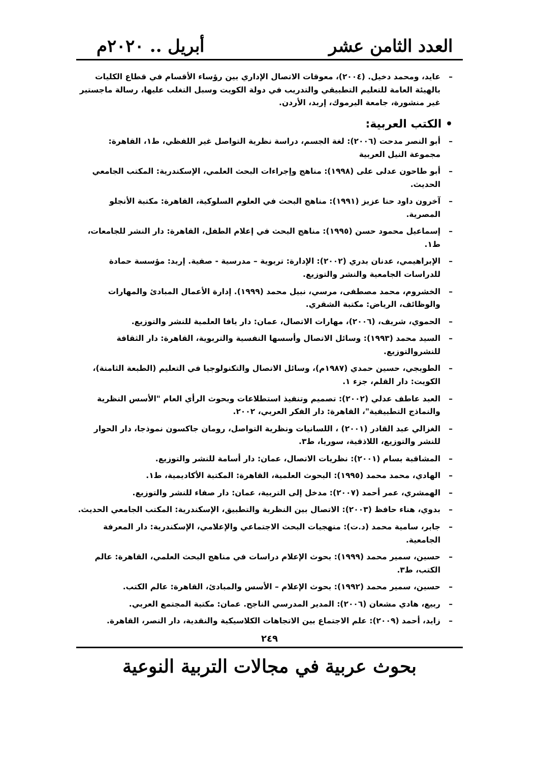العدد الثامن عشر
أبريل .. ٢٠٢٠م
– عايد، ومحمد دخيل. (٢٠٠٤)، معوقات الاتصال الإداري بين رؤساء الأقسام في قطاع الكليات بالهيئة العامة للتعليم التطبيقي والتدريب في دولة الكويت وسبل التغلب عليها، رسالة ماجستير غير منشورة، جامعة اليرموك، إربد، الأردن.
• الكتب العربية:
– أبو النصر مدحت (٢٠٠٦): لغة الجسم، دراسة نظرية التواصل غير اللفظي، ط١، القاهرة: مجموعة النيل العربية
– أبو طاحون عدلى على (١٩٩٨): مناهج وإجراءات البحث العلمي، الإسكندرية: المكتب الجامعي الحديث.
– آخرون داود حنا عزيز (١٩٩١): مناهج البحث في العلوم السلوكية، القاهرة: مكتبة الأنجلو المصرية.
– إسماعيل محمود حسن (١٩٩٥): مناهج البحث في إعلام الطفل، القاهرة: دار النشر للجامعات، ط١.
– الإبراهيمي، عدنان بدري (٢٠٠٢): الإدارة: تربوية – مدرسية - صفية. إربد: مؤسسة حمادة للدراسات الجامعية والنشر والتوزيع.
– الخشروم، محمد مصطفى، مرسي، نبيل محمد (١٩٩٩). إدارة الأعمال المبادئ والمهارات والوظائف، الرياض: مكتبة الشقري.
– الحموي، شريف، (٢٠٠٦)، مهارات الاتصال، عمان: دار يافا العلمية للنشر والتوزيع.
– السيد محمد (١٩٩٣): وسائل الاتصال وأسسها النفسية والتربوية، القاهرة: دار الثقافة للنشروالتوزيع.
– الطوبجي، حسين حمدي (١٩٨٧م)، وسائل الاتصال والتكنولوجيا في التعليم (الطبعة الثامنة)، الكويت: دار القلم، جزء ١.
– العبد عاطف عدلي (٢٠٠٢): تصميم وتنفيذ استطلاعات وبحوث الرأي العام "الأسس النظرية والنماذج التطبيقية"، القاهرة: دار الفكر العربي، ٢٠٠٢.
– الغزالي عبد القادر (٢٠٠١) ، اللسانيات ونظرية التواصل، رومان جاكسون نموذجا، دار الحوار للنشر والتوزيع، اللاذقية، سوريا، ط٣.
– المشاقبة بسام (٢٠٠١): نظريات الاتصال، عمان: دار أسامة للنشر والتوزيع.
– الهادي، محمد محمد (١٩٩٥): البحوث العلمية، القاهرة: المكتبة الأكاديمية، ط١.
– الهمشري، عمر أحمد (٢٠٠٧): مدخل إلى التربية، عمان: دار صفاء للنشر والتوزيع.
– بدوي، هناء حافظ (٢٠٠٣): الاتصال بين النظرية والتطبيق، الإسكندرية: المكتب الجامعي الحديث.
– جابر، سامية محمد (د.ت): منهجيات البحث الاجتماعي والإعلامي، الإسكندرية: دار المعرفة الجامعية.
– حسين، سمير محمد (١٩٩٩): بحوث الإعلام دراسات في مناهج البحث العلمي، القاهرة: عالم الكتب، ط٣.
– حسين، سمير محمد (١٩٩٢): بحوث الإعلام – الأسس والمبادئ، القاهرة: عالم الكتب.
– ربيع، هادي مشعان (٢٠٠٦): المدير المدرسي الناجح. عمان: مكتبة المجتمع العربي.
– زايد، أحمد (٢٠٠٩): علم الاجتماع بين الاتجاهات الكلاسيكية والنقدية، دار النصر، القاهرة.
٢٤٩
بحوث عربية في مجالات التربية النوعية